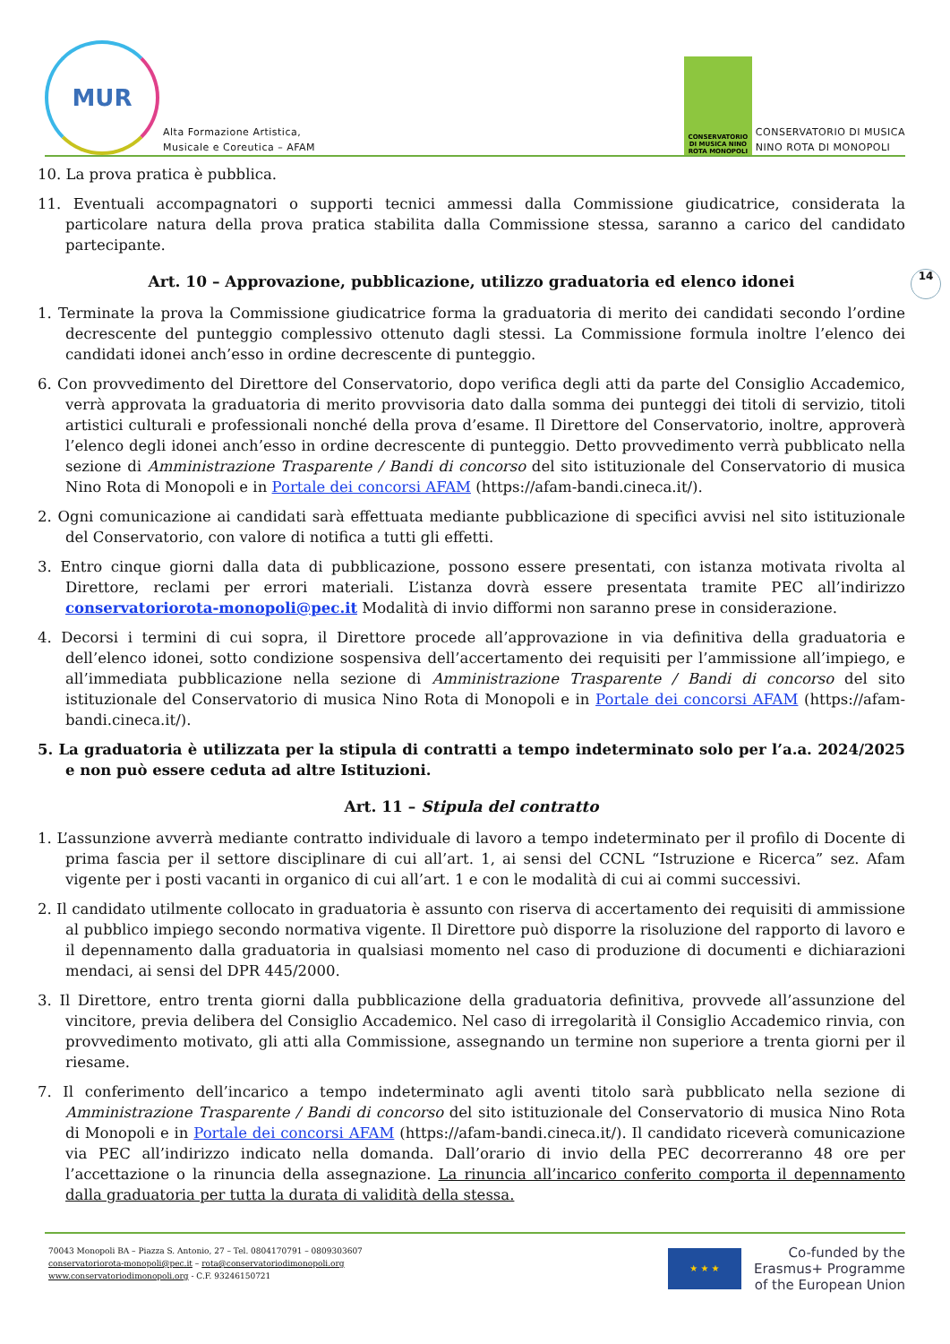MUR
Alta Formazione Artistica,
Musicale e Coreutica – AFAM
CONSERVATORIO DI MUSICA NINO ROTA MONOPOLI
CONSERVATORIO DI MUSICA
NINO ROTA DI MONOPOLI
14
10. La prova pratica è pubblica.
11. Eventuali accompagnatori o supporti tecnici ammessi dalla Commissione giudicatrice, considerata la particolare natura della prova pratica stabilita dalla Commissione stessa, saranno a carico del candidato partecipante.
Art. 10 – Approvazione, pubblicazione, utilizzo graduatoria ed elenco idonei
1. Terminate la prova la Commissione giudicatrice forma la graduatoria di merito dei candidati secondo l’ordine decrescente del punteggio complessivo ottenuto dagli stessi. La Commissione formula inoltre l’elenco dei candidati idonei anch’esso in ordine decrescente di punteggio.
6. Con provvedimento del Direttore del Conservatorio, dopo verifica degli atti da parte del Consiglio Accademico, verrà approvata la graduatoria di merito provvisoria dato dalla somma dei punteggi dei titoli di servizio, titoli artistici culturali e professionali nonché della prova d’esame. Il Direttore del Conservatorio, inoltre, approverà l’elenco degli idonei anch’esso in ordine decrescente di punteggio. Detto provvedimento verrà pubblicato nella sezione di Amministrazione Trasparente / Bandi di concorso del sito istituzionale del Conservatorio di musica Nino Rota di Monopoli e in Portale dei concorsi AFAM (https://afam-bandi.cineca.it/).
2. Ogni comunicazione ai candidati sarà effettuata mediante pubblicazione di specifici avvisi nel sito istituzionale del Conservatorio, con valore di notifica a tutti gli effetti.
3. Entro cinque giorni dalla data di pubblicazione, possono essere presentati, con istanza motivata rivolta al Direttore, reclami per errori materiali. L’istanza dovrà essere presentata tramite PEC all’indirizzo conservatoriorota-monopoli@pec.it Modalità di invio difformi non saranno prese in considerazione.
4. Decorsi i termini di cui sopra, il Direttore procede all’approvazione in via definitiva della graduatoria e dell’elenco idonei, sotto condizione sospensiva dell’accertamento dei requisiti per l’ammissione all’impiego, e all’immediata pubblicazione nella sezione di Amministrazione Trasparente / Bandi di concorso del sito istituzionale del Conservatorio di musica Nino Rota di Monopoli e in Portale dei concorsi AFAM (https://afam-bandi.cineca.it/).
5. La graduatoria è utilizzata per la stipula di contratti a tempo indeterminato solo per l’a.a. 2024/2025 e non può essere ceduta ad altre Istituzioni.
Art. 11 – Stipula del contratto
1. L’assunzione avverrà mediante contratto individuale di lavoro a tempo indeterminato per il profilo di Docente di prima fascia per il settore disciplinare di cui all’art. 1, ai sensi del CCNL “Istruzione e Ricerca” sez. Afam vigente per i posti vacanti in organico di cui all’art. 1 e con le modalità di cui ai commi successivi.
2. Il candidato utilmente collocato in graduatoria è assunto con riserva di accertamento dei requisiti di ammissione al pubblico impiego secondo normativa vigente. Il Direttore può disporre la risoluzione del rapporto di lavoro e il depennamento dalla graduatoria in qualsiasi momento nel caso di produzione di documenti e dichiarazioni mendaci, ai sensi del DPR 445/2000.
3. Il Direttore, entro trenta giorni dalla pubblicazione della graduatoria definitiva, provvede all’assunzione del vincitore, previa delibera del Consiglio Accademico. Nel caso di irregolarità il Consiglio Accademico rinvia, con provvedimento motivato, gli atti alla Commissione, assegnando un termine non superiore a trenta giorni per il riesame.
7. Il conferimento dell’incarico a tempo indeterminato agli aventi titolo sarà pubblicato nella sezione di Amministrazione Trasparente / Bandi di concorso del sito istituzionale del Conservatorio di musica Nino Rota di Monopoli e in Portale dei concorsi AFAM (https://afam-bandi.cineca.it/). Il candidato riceverà comunicazione via PEC all’indirizzo indicato nella domanda. Dall’orario di invio della PEC decorreranno 48 ore per l’accettazione o la rinuncia della assegnazione. La rinuncia all’incarico conferito comporta il depennamento dalla graduatoria per tutta la durata di validità della stessa.
70043 Monopoli BA – Piazza S. Antonio, 27 – Tel. 0804170791 – 0809303607
conservatoriorota-monopoli@pec.it – rota@conservatoriodimonopoli.org
www.conservatoriodimonopoli.org - C.F. 93246150721
★ ★ ★
Co-funded by the
Erasmus+ Programme
of the European Union